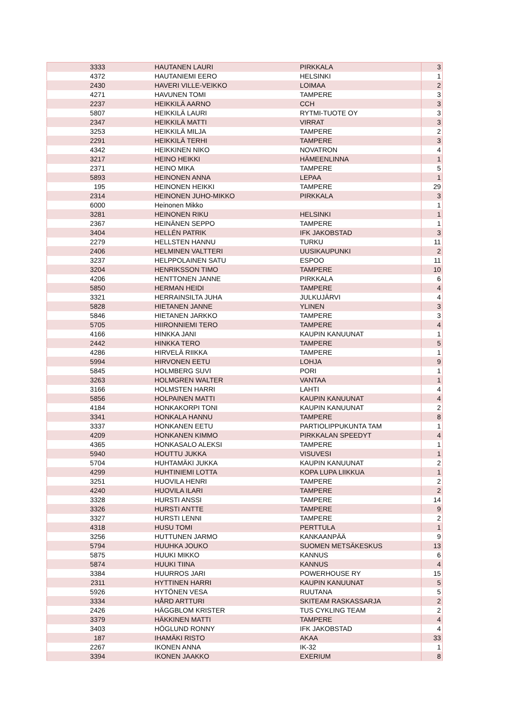| 3333 | HAUTANEN LAURI | PIRKKALA | 3 |
| 4372 | HAUTANIEMI EERO | HELSINKI | 1 |
| 2430 | HAVERI VILLE-VEIKKO | LOIMAA | 2 |
| 4271 | HAVUNEN TOMI | TAMPERE | 3 |
| 2237 | HEIKKILÄ AARNO | CCH | 3 |
| 5807 | HEIKKILÄ LAURI | RYTMI-TUOTE OY | 3 |
| 2347 | HEIKKILÄ MATTI | VIRRAT | 3 |
| 3253 | HEIKKILÄ MILJA | TAMPERE | 2 |
| 2291 | HEIKKILÄ TERHI | TAMPERE | 3 |
| 4342 | HEIKKINEN NIKO | NOVATRON | 4 |
| 3217 | HEINO HEIKKI | HÄMEENLINNA | 1 |
| 2371 | HEINO MIKA | TAMPERE | 5 |
| 5893 | HEINONEN ANNA | LEPAA | 1 |
| 195 | HEINONEN HEIKKI | TAMPERE | 29 |
| 2314 | HEINONEN JUHO-MIKKO | PIRKKALA | 3 |
| 6000 | Heinonen Mikko | | 1 |
| 3281 | HEINONEN RIKU | HELSINKI | 1 |
| 2367 | HEINÄNEN SEPPO | TAMPERE | 1 |
| 3404 | HELLÉN PATRIK | IFK JAKOBSTAD | 3 |
| 2279 | HELLSTEN HANNU | TURKU | 11 |
| 2406 | HELMINEN VALTTERI | UUSIKAUPUNKI | 2 |
| 3237 | HELPPOLAINEN SATU | ESPOO | 11 |
| 3204 | HENRIKSSON TIMO | TAMPERE | 10 |
| 4206 | HENTTONEN JANNE | PIRKKALA | 6 |
| 5850 | HERMAN HEIDI | TAMPERE | 4 |
| 3321 | HERRAINSILTA JUHA | JULKUJÄRVI | 4 |
| 5828 | HIETANEN JANNE | YLINEN | 3 |
| 5846 | HIETANEN JARKKO | TAMPERE | 3 |
| 5705 | HIIRONNIEMI TERO | TAMPERE | 4 |
| 4166 | HINKKA JANI | KAUPIN KANUUNAT | 1 |
| 2442 | HINKKA TERO | TAMPERE | 5 |
| 4286 | HIRVELÄ RIIKKA | TAMPERE | 1 |
| 5994 | HIRVONEN EETU | LOHJA | 9 |
| 5845 | HOLMBERG SUVI | PORI | 1 |
| 3263 | HOLMGREN WALTER | VANTAA | 1 |
| 3166 | HOLMSTEN HARRI | LAHTI | 4 |
| 5856 | HOLPAINEN MATTI | KAUPIN KANUUNAT | 4 |
| 4184 | HONKAKORPI TONI | KAUPIN KANUUNAT | 2 |
| 3341 | HONKALA HANNU | TAMPERE | 8 |
| 3337 | HONKANEN EETU | PARTIOLIPPUKUNTA TAM | 1 |
| 4209 | HONKANEN KIMMO | PIRKKALAN SPEEDYT | 4 |
| 4365 | HONKASALO ALEKSI | TAMPERE | 1 |
| 5940 | HOUTTU JUKKA | VISUVESI | 1 |
| 5704 | HUHTAMÄKI JUKKA | KAUPIN KANUUNAT | 2 |
| 4299 | HUHTINIEMI LOTTA | KOPA LUPA LIIKKUA | 1 |
| 3251 | HUOVILA HENRI | TAMPERE | 2 |
| 4240 | HUOVILA ILARI | TAMPERE | 2 |
| 3328 | HURSTI ANSSI | TAMPERE | 14 |
| 3326 | HURSTI ANTTE | TAMPERE | 9 |
| 3327 | HURSTI LENNI | TAMPERE | 2 |
| 4318 | HUSU TOMI | PERTTULA | 1 |
| 3256 | HUTTUNEN JARMO | KANKAANPÄÄ | 9 |
| 5794 | HUUHKA JOUKO | SUOMEN METSÄKESKUS | 13 |
| 5875 | HUUKI MIKKO | KANNUS | 6 |
| 5874 | HUUKI TIINA | KANNUS | 4 |
| 3384 | HUURROS JARI | POWERHOUSE RY | 15 |
| 2311 | HYTTINEN HARRI | KAUPIN KANUUNAT | 5 |
| 5926 | HYTÖNEN VESA | RUUTANA | 5 |
| 3334 | HÅRD ARTTURI | SKITEAM RASKASSARJA | 2 |
| 2426 | HÄGGBLOM KRISTER | TUS CYKLING TEAM | 2 |
| 3379 | HÄKKINEN MATTI | TAMPERE | 4 |
| 3403 | HÖGLUND RONNY | IFK JAKOBSTAD | 4 |
| 187 | IHAMÄKI RISTO | AKAA | 33 |
| 2267 | IKONEN ANNA | IK-32 | 1 |
| 3394 | IKONEN JAAKKO | EXERIUM | 8 |